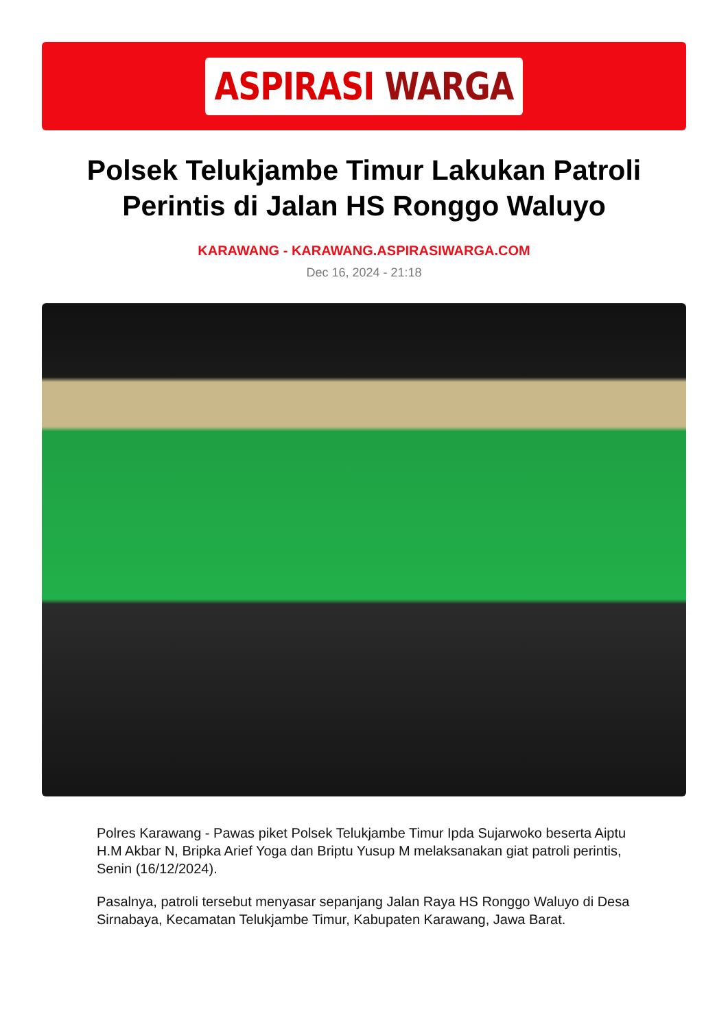ASPIRASI WARGA
Polsek Telukjambe Timur Lakukan Patroli Perintis di Jalan HS Ronggo Waluyo
KARAWANG - KARAWANG.ASPIRASIWARGA.COM
Dec 16, 2024 - 21:18
Polres Karawang - Pawas piket Polsek Telukjambe Timur Ipda Sujarwoko beserta Aiptu H.M Akbar N, Bripka Arief Yoga dan Briptu Yusup M melaksanakan giat patroli perintis, Senin (16/12/2024).
Pasalnya, patroli tersebut menyasar sepanjang Jalan Raya HS Ronggo Waluyo di Desa Sirnabaya, Kecamatan Telukjambe Timur, Kabupaten Karawang, Jawa Barat.